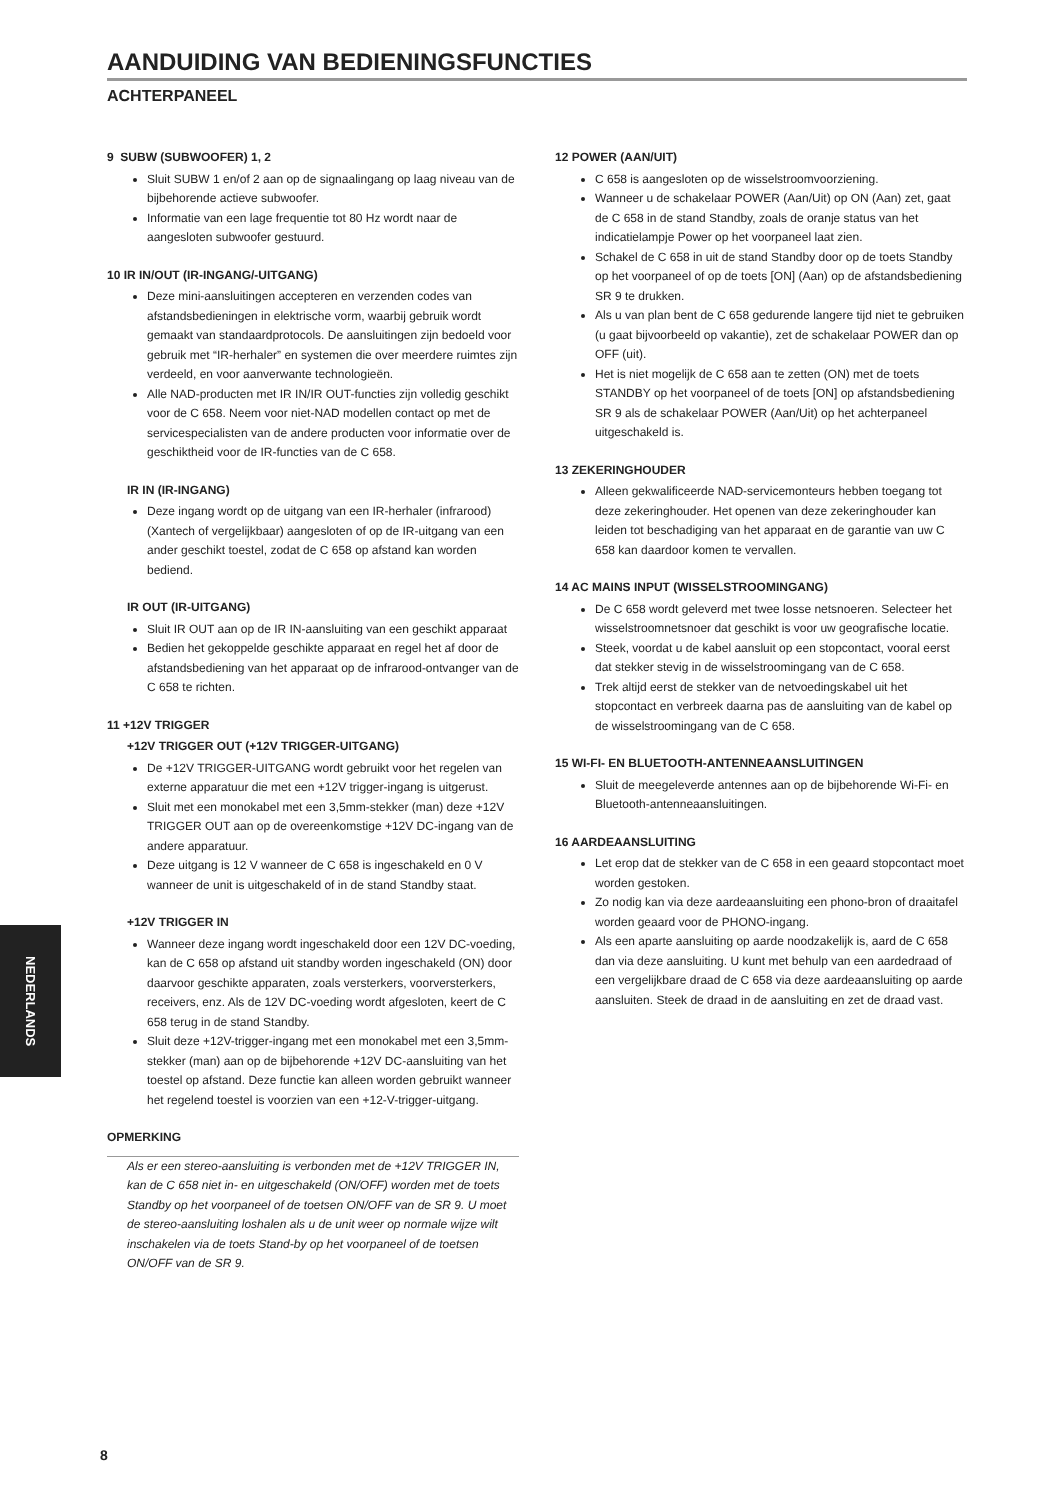AANDUIDING VAN BEDIENINGSFUNCTIES
ACHTERPANEEL
9 SUBW (SUBWOOFER) 1, 2
Sluit SUBW 1 en/of 2 aan op de signaalingang op laag niveau van de bijbehorende actieve subwoofer.
Informatie van een lage frequentie tot 80 Hz wordt naar de aangesloten subwoofer gestuurd.
10 IR IN/OUT (IR-INGANG/-UITGANG)
Deze mini-aansluitingen accepteren en verzenden codes van afstandsbedieningen in elektrische vorm, waarbij gebruik wordt gemaakt van standaardprotocols. De aansluitingen zijn bedoeld voor gebruik met “IR-herhaler” en systemen die over meerdere ruimtes zijn verdeeld, en voor aanverwante technologieën.
Alle NAD-producten met IR IN/IR OUT-functies zijn volledig geschikt voor de C 658. Neem voor niet-NAD modellen contact op met de servicespecialisten van de andere producten voor informatie over de geschiktheid voor de IR-functies van de C 658.
IR IN (IR-INGANG)
Deze ingang wordt op de uitgang van een IR-herhaler (infrarood) (Xantech of vergelijkbaar) aangesloten of op de IR-uitgang van een ander geschikt toestel, zodat de C 658 op afstand kan worden bediend.
IR OUT (IR-UITGANG)
Sluit IR OUT aan op de IR IN-aansluiting van een geschikt apparaat
Bedien het gekoppelde geschikte apparaat en regel het af door de afstandsbediening van het apparaat op de infrarood-ontvanger van de C 658 te richten.
11 +12V TRIGGER
+12V TRIGGER OUT (+12V TRIGGER-UITGANG)
De +12V TRIGGER-UITGANG wordt gebruikt voor het regelen van externe apparatuur die met een +12V trigger-ingang is uitgerust.
Sluit met een monokabel met een 3,5mm-stekker (man) deze +12V TRIGGER OUT aan op de overeenkomstige +12V DC-ingang van de andere apparatuur.
Deze uitgang is 12 V wanneer de C 658 is ingeschakeld en 0 V wanneer de unit is uitgeschakeld of in de stand Standby staat.
+12V TRIGGER IN
Wanneer deze ingang wordt ingeschakeld door een 12V DC-voeding, kan de C 658 op afstand uit standby worden ingeschakeld (ON) door daarvoor geschikte apparaten, zoals versterkers, voorversterkers, receivers, enz. Als de 12V DC-voeding wordt afgesloten, keert de C 658 terug in de stand Standby.
Sluit deze +12V-trigger-ingang met een monokabel met een 3,5mm-stekker (man) aan op de bijbehorende +12V DC-aansluiting van het toestel op afstand. Deze functie kan alleen worden gebruikt wanneer het regelend toestel is voorzien van een +12-V-trigger-uitgang.
OPMERKING
Als er een stereo-aansluiting is verbonden met de +12V TRIGGER IN, kan de C 658 niet in- en uitgeschakeld (ON/OFF) worden met de toets Standby op het voorpaneel of de toetsen ON/OFF van de SR 9. U moet de stereo-aansluiting loshalen als u de unit weer op normale wijze wilt inschakelen via de toets Stand-by op het voorpaneel of de toetsen ON/OFF van de SR 9.
12 POWER (AAN/UIT)
C 658 is aangesloten op de wisselstroomvoorziening.
Wanneer u de schakelaar POWER (Aan/Uit) op ON (Aan) zet, gaat de C 658 in de stand Standby, zoals de oranje status van het indicatielampje Power op het voorpaneel laat zien.
Schakel de C 658 in uit de stand Standby door op de toets Standby op het voorpaneel of op de toets [ON] (Aan) op de afstandsbediening SR 9 te drukken.
Als u van plan bent de C 658 gedurende langere tijd niet te gebruiken (u gaat bijvoorbeeld op vakantie), zet de schakelaar POWER dan op OFF (uit).
Het is niet mogelijk de C 658 aan te zetten (ON) met de toets STANDBY op het voorpaneel of de toets [ON] op afstandsbediening SR 9 als de schakelaar POWER (Aan/Uit) op het achterpaneel uitgeschakeld is.
13 ZEKERINGHOUDER
Alleen gekwalificeerde NAD-servicemonteurs hebben toegang tot deze zekeringhouder. Het openen van deze zekeringhouder kan leiden tot beschadiging van het apparaat en de garantie van uw C 658 kan daardoor komen te vervallen.
14 AC MAINS INPUT (WISSELSTROOMINGANG)
De C 658 wordt geleverd met twee losse netsnoeren. Selecteer het wisselstroomnetsnoer dat geschikt is voor uw geografische locatie.
Steek, voordat u de kabel aansluit op een stopcontact, vooral eerst dat stekker stevig in de wisselstroomingang van de C 658.
Trek altijd eerst de stekker van de netvoedingskabel uit het stopcontact en verbreek daarna pas de aansluiting van de kabel op de wisselstroomingang van de C 658.
15 WI-FI- EN BLUETOOTH-ANTENNEAANSLUITINGEN
Sluit de meegeleverde antennes aan op de bijbehorende Wi-Fi- en Bluetooth-antenneaansluitingen.
16 AARDEAANSLUITING
Let erop dat de stekker van de C 658 in een geaard stopcontact moet worden gestoken.
Zo nodig kan via deze aardeaansluiting een phono-bron of draaitafel worden geaard voor de PHONO-ingang.
Als een aparte aansluiting op aarde noodzakelijk is, aard de C 658 dan via deze aansluiting. U kunt met behulp van een aardedraad of een vergelijkbare draad de C 658 via deze aardeaansluiting op aarde aansluiten. Steek de draad in de aansluiting en zet de draad vast.
NEDERLANDS
8